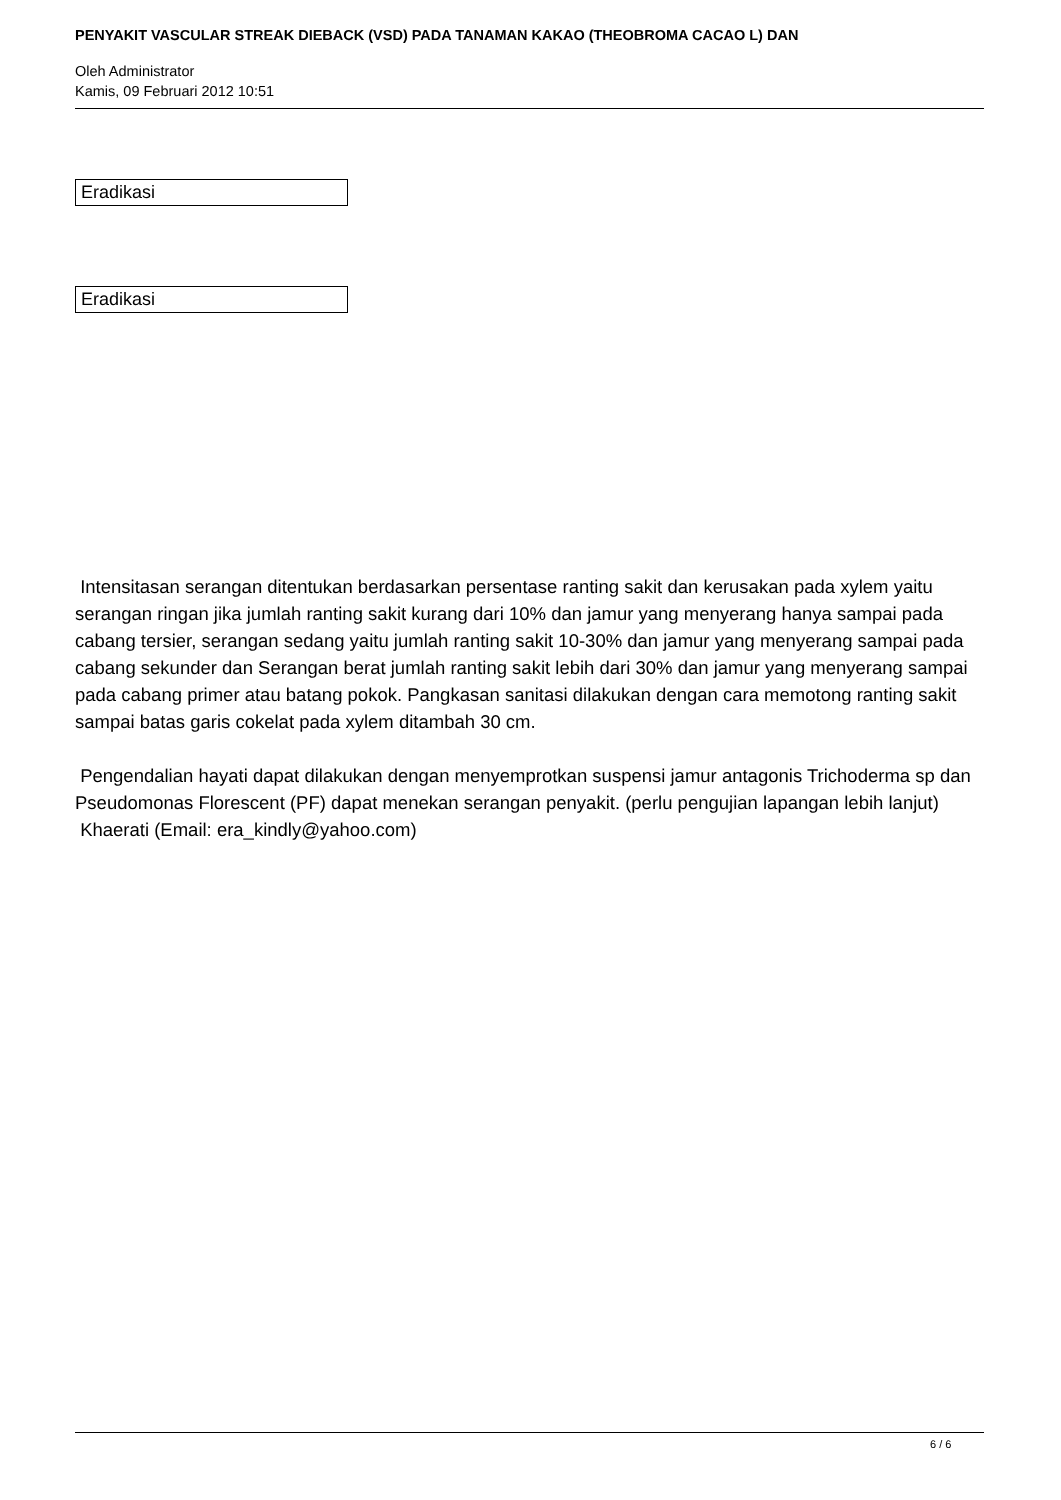PENYAKIT VASCULAR STREAK DIEBACK (VSD) PADA TANAMAN KAKAO (THEOBROMA CACAO L) DAN
Oleh Administrator
Kamis, 09 Februari 2012 10:51
Eradikasi
Eradikasi
Intensitasan serangan ditentukan berdasarkan persentase ranting sakit dan kerusakan pada xylem yaitu serangan ringan jika jumlah ranting sakit kurang dari 10% dan jamur yang menyerang hanya sampai pada cabang tersier, serangan sedang yaitu jumlah ranting sakit 10-30% dan jamur yang menyerang sampai pada cabang sekunder dan Serangan berat jumlah ranting sakit lebih dari 30% dan jamur yang menyerang sampai pada cabang primer atau batang pokok. Pangkasan sanitasi dilakukan dengan cara memotong ranting sakit sampai batas garis cokelat pada xylem ditambah 30 cm.
Pengendalian hayati dapat dilakukan dengan menyemprotkan suspensi jamur antagonis Trichoderma sp dan Pseudomonas Florescent (PF) dapat menekan serangan penyakit. (perlu pengujian lapangan lebih lanjut)
Khaerati (Email: era_kindly@yahoo.com)
6 / 6